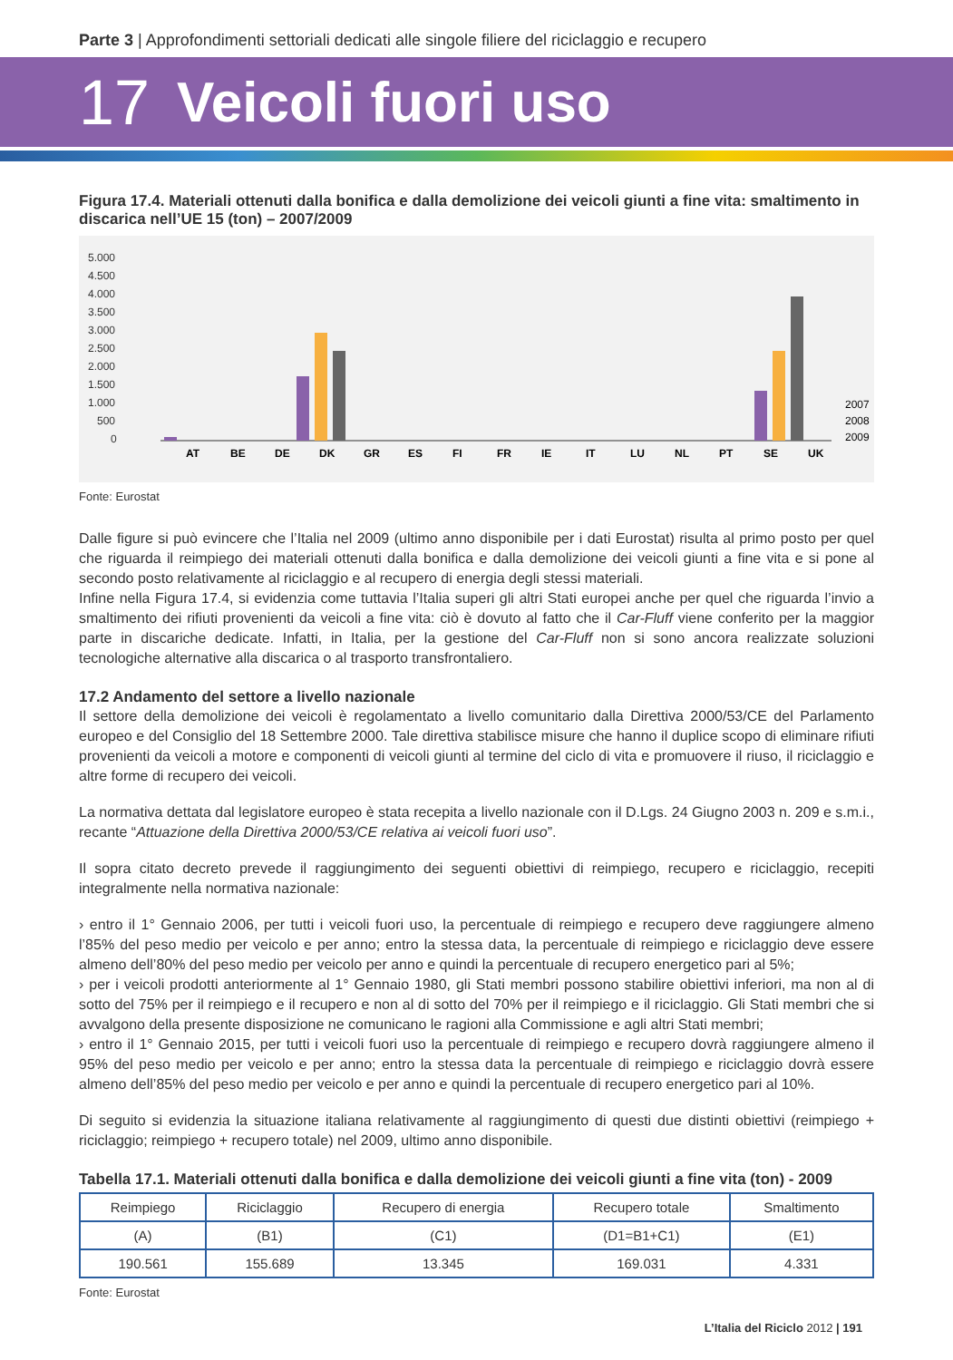Parte 3 | Approfondimenti settoriali dedicati alle singole filiere del riciclaggio e recupero
17 Veicoli fuori uso
Figura 17.4. Materiali ottenuti dalla bonifica e dalla demolizione dei veicoli giunti a fine vita: smaltimento in discarica nell’UE 15 (ton) – 2007/2009
5.000
4.500
4.000
3.500
3.000
2.500
2.000
1.500
1.000
500
0
AT
BE
DE
DK
GR
ES
FI
FR
IE
IT
LU
NL
PT
SE
UK
2007
2008
2009
Fonte: Eurostat
Dalle figure si può evincere che l’Italia nel 2009 (ultimo anno disponibile per i dati Eurostat) risulta al primo posto per quel che riguarda il reimpiego dei materiali ottenuti dalla bonifica e dalla demolizione dei veicoli giunti a fine vita e si pone al secondo posto relativamente al riciclaggio e al recupero di energia degli stessi materiali.
Infine nella Figura 17.4, si evidenzia come tuttavia l’Italia superi gli altri Stati europei anche per quel che riguarda l’invio a smaltimento dei rifiuti provenienti da veicoli a fine vita: ciò è dovuto al fatto che il Car-Fluff viene conferito per la maggior parte in discariche dedicate. Infatti, in Italia, per la gestione del Car-Fluff non si sono ancora realizzate soluzioni tecnologiche alternative alla discarica o al trasporto transfrontaliero.
17.2 Andamento del settore a livello nazionale
Il settore della demolizione dei veicoli è regolamentato a livello comunitario dalla Direttiva 2000/53/CE del Parlamento europeo e del Consiglio del 18 Settembre 2000. Tale direttiva stabilisce misure che hanno il duplice scopo di eliminare rifiuti provenienti da veicoli a motore e componenti di veicoli giunti al termine del ciclo di vita e promuovere il riuso, il riciclaggio e altre forme di recupero dei veicoli.
La normativa dettata dal legislatore europeo è stata recepita a livello nazionale con il D.Lgs. 24 Giugno 2003 n. 209 e s.m.i., recante “Attuazione della Direttiva 2000/53/CE relativa ai veicoli fuori uso”.
Il sopra citato decreto prevede il raggiungimento dei seguenti obiettivi di reimpiego, recupero e riciclaggio, recepiti integralmente nella normativa nazionale:
› entro il 1° Gennaio 2006, per tutti i veicoli fuori uso, la percentuale di reimpiego e recupero deve raggiungere almeno l’85% del peso medio per veicolo e per anno; entro la stessa data, la percentuale di reimpiego e riciclaggio deve essere almeno dell’80% del peso medio per veicolo per anno e quindi la percentuale di recupero energetico pari al 5%;
› per i veicoli prodotti anteriormente al 1° Gennaio 1980, gli Stati membri possono stabilire obiettivi inferiori, ma non al di sotto del 75% per il reimpiego e il recupero e non al di sotto del 70% per il reimpiego e il riciclaggio. Gli Stati membri che si avvalgono della presente disposizione ne comunicano le ragioni alla Commissione e agli altri Stati membri;
› entro il 1° Gennaio 2015, per tutti i veicoli fuori uso la percentuale di reimpiego e recupero dovrà raggiungere almeno il 95% del peso medio per veicolo e per anno; entro la stessa data la percentuale di reimpiego e riciclaggio dovrà essere almeno dell’85% del peso medio per veicolo e per anno e quindi la percentuale di recupero energetico pari al 10%.
Di seguito si evidenzia la situazione italiana relativamente al raggiungimento di questi due distinti obiettivi (reimpiego + riciclaggio; reimpiego + recupero totale) nel 2009, ultimo anno disponibile.
Tabella 17.1. Materiali ottenuti dalla bonifica e dalla demolizione dei veicoli giunti a fine vita (ton) - 2009
| Reimpiego | Riciclaggio | Recupero di energia | Recupero totale | Smaltimento |
| (A) | (B1) | (C1) | (D1=B1+C1) | (E1) |
| 190.561 | 155.689 | 13.345 | 169.031 | 4.331 |
Fonte: Eurostat
L’Italia del Riciclo 2012 | 191